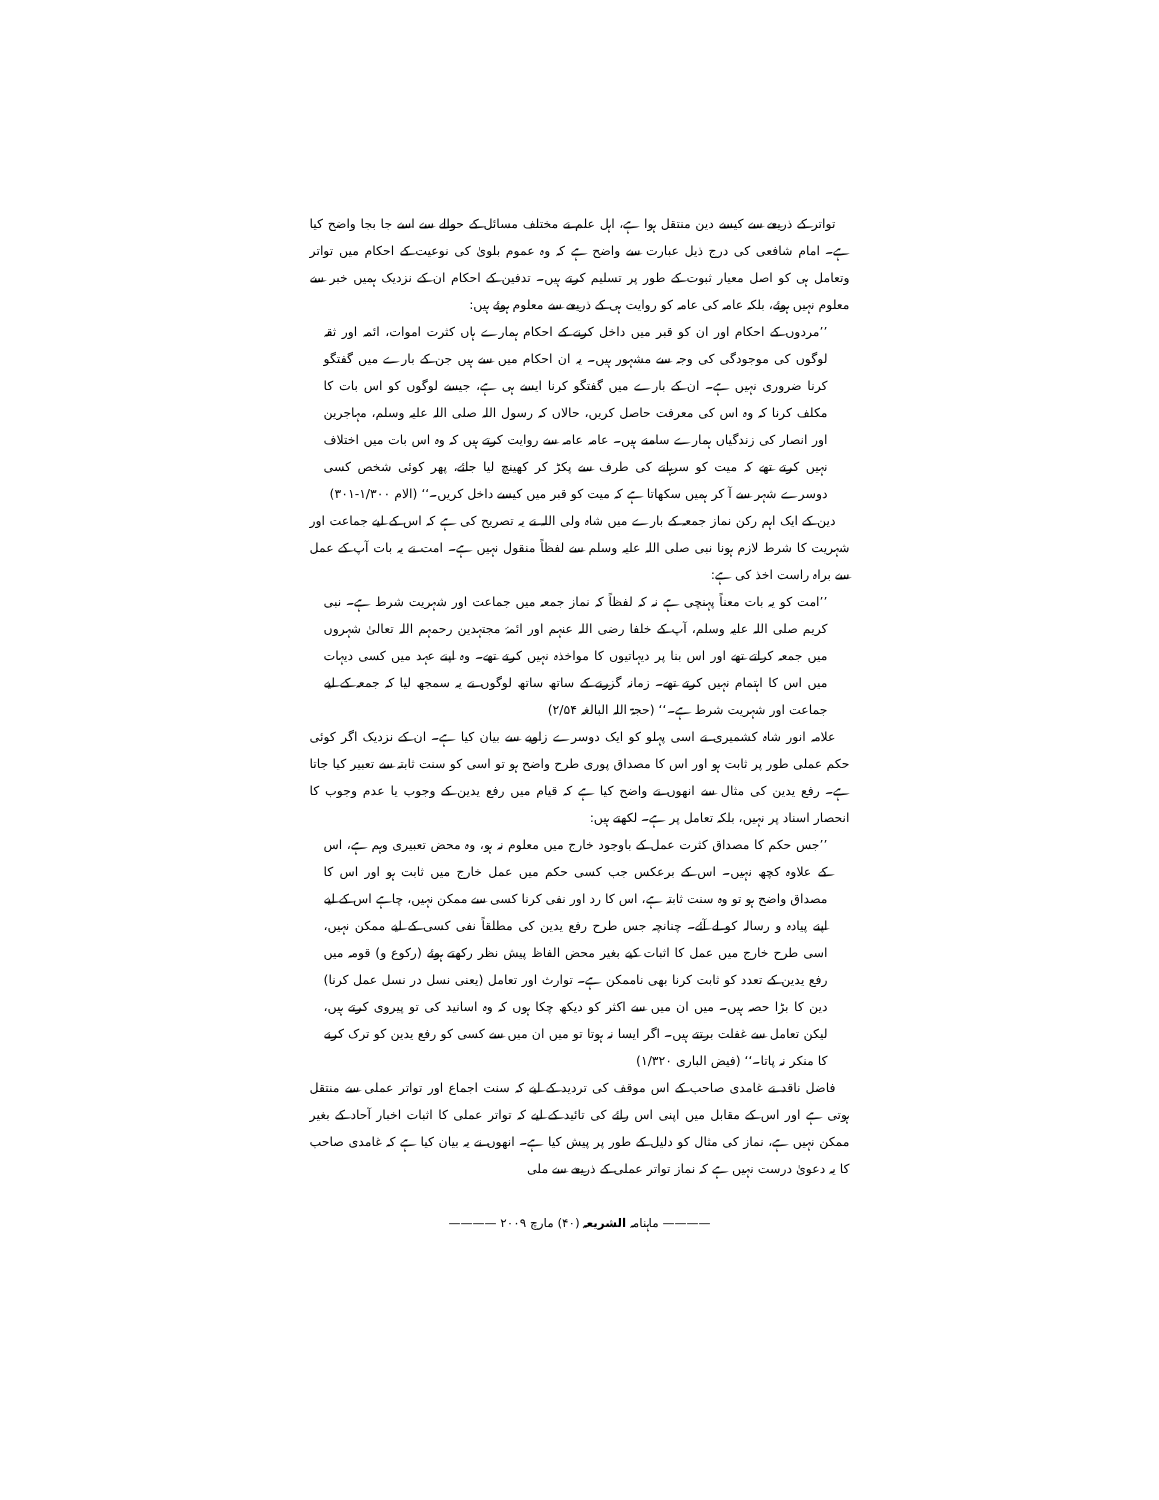تواتر کے ذریعے سے کیسے دین منتقل ہوا ہے، اہل علم نے مختلف مسائل کے حوالے سے اسے جا بجا واضح کیا ہے۔ امام شافعی کی درج ذیل عبارت سے واضح ہے کہ وہ عموم بلویٰ کی نوعیت کے احکام میں تواتر وتعامل ہی کو اصل معیار ثبوت کے طور پر تسلیم کرتے ہیں۔ تدفین کے احکام ان کے نزدیک ہمیں خبر سے معلوم نہیں ہوئے، بلکہ عامہ کی عامہ کو روایت ہی کے ذریعے سے معلوم ہوئے ہیں:
’’مردوں کے احکام اور ان کو قبر میں داخل کرنے کے احکام ہمارے ہاں کثرت اموات، ائمہ اور ثقہ لوگوں کی موجودگی کی وجہ سے مشہور ہیں۔ یہ ان احکام میں سے ہیں جن کے بارے میں گفتگو کرنا ضروری نہیں ہے۔ ان کے بارے میں گفتگو کرنا ایسے ہی ہے، جیسے لوگوں کو اس بات کا مکلف کرنا کہ وہ اس کی معرفت حاصل کریں، حالاں کہ رسول اللہ صلی اللہ علیہ وسلم، مہاجرین اور انصار کی زندگیاں ہمارے سامنے ہیں۔ عامہ عامہ سے روایت کرتے ہیں کہ وہ اس بات میں اختلاف نہیں کرتے تھے کہ میت کو سرہانے کی طرف سے پکڑ کر کھینچ لیا جائے، پھر کوئی شخص کسی دوسرے شہر سے آ کر ہمیں سکھاتا ہے کہ میت کو قبر میں کیسے داخل کریں۔‘‘ (الام ۱/۳۰۰-۳۰۱)
دین کے ایک اہم رکن نماز جمعہ کے بارے میں شاہ ولی اللہ نے یہ تصریح کی ہے کہ اس کے لیے جماعت اور شہریت کا شرط لازم ہونا نبی صلی اللہ علیہ وسلم سے لفظاً منقول نہیں ہے۔ امت نے یہ بات آپ کے عمل سے براہ راست اخذ کی ہے:
’’امت کو یہ بات معناً پہنچی ہے نہ کہ لفظاً کہ نماز جمعہ میں جماعت اور شہریت شرط ہے۔ نبی کریم صلی اللہ علیہ وسلم، آپ کے خلفا رضی اللہ عنہم اور ائمۂ مجتہدین رحمہم اللہ تعالیٰ شہروں میں جمعہ کراتے تھے اور اس بنا پر دیہاتیوں کا مواخذہ نہیں کرتے تھے۔ وہ اپنے عہد میں کسی دیہات میں اس کا اہتمام نہیں کرتے تھے۔ زمانہ گزرنے کے ساتھ ساتھ لوگوں نے یہ سمجھ لیا کہ جمعہ کے لیے جماعت اور شہریت شرط ہے۔‘‘ (حجۃ اللہ البالغہ ۲/۵۴)
علامہ انور شاہ کشمیری نے اسی پہلو کو ایک دوسرے زاویے سے بیان کیا ہے۔ ان کے نزدیک اگر کوئی حکم عملی طور پر ثابت ہو اور اس کا مصداق پوری طرح واضح ہو تو اسی کو سنت ثابتہ سے تعبیر کیا جاتا ہے۔ رفع یدین کی مثال سے انھوں نے واضح کیا ہے کہ قیام میں رفع یدین کے وجوب یا عدم وجوب کا انحصار اسناد پر نہیں، بلکہ تعامل پر ہے۔ لکھتے ہیں:
’’جس حکم کا مصداق کثرت عمل کے باوجود خارج میں معلوم نہ ہو، وہ محض تعبیری وہم ہے، اس کے علاوہ کچھ نہیں۔ اس کے برعکس جب کسی حکم میں عمل خارج میں ثابت ہو اور اس کا مصداق واضح ہو تو وہ سنت ثابتہ ہے، اس کا رد اور نفی کرنا کسی سے ممکن نہیں، چاہے اس کے لیے اپنے پیادہ و رسالہ کو لے آئے۔ چنانچہ جس طرح رفع یدین کی مطلقاً نفی کسی کے لیے ممکن نہیں، اسی طرح خارج میں عمل کا اثبات کیے بغیر محض الفاظ پیش نظر رکھتے ہوئے (رکوع و) قومہ میں رفع یدین کے تعدد کو ثابت کرنا بھی ناممکن ہے۔ توارث اور تعامل (یعنی نسل در نسل عمل کرنا) دین کا بڑا حصہ ہیں۔ میں ان میں سے اکثر کو دیکھ چکا ہوں کہ وہ اسانید کی تو پیروی کرتے ہیں، لیکن تعامل سے غفلت برتتے ہیں۔ اگر ایسا نہ ہوتا تو میں ان میں سے کسی کو رفع یدین کو ترک کرنے کا منکر نہ پاتا۔‘‘ (فیض الباری ۱/۳۲۰)
فاضل ناقد نے غامدی صاحب کے اس موقف کی تردید کے لیے کہ سنت اجماع اور تواتر عملی سے منتقل ہوتی ہے اور اس کے مقابل میں اپنی اس رائے کی تائید کے لیے کہ تواتر عملی کا اثبات اخبار آحاد کے بغیر ممکن نہیں ہے، نماز کی مثال کو دلیل کے طور پر پیش کیا ہے۔ انھوں نے یہ بیان کیا ہے کہ غامدی صاحب کا یہ دعویٰ درست نہیں ہے کہ نماز تواتر عملی کے ذریعے سے ملی
———— ماہنامہ الشریعہ (۴۰) مارچ ۲۰۰۹ ————